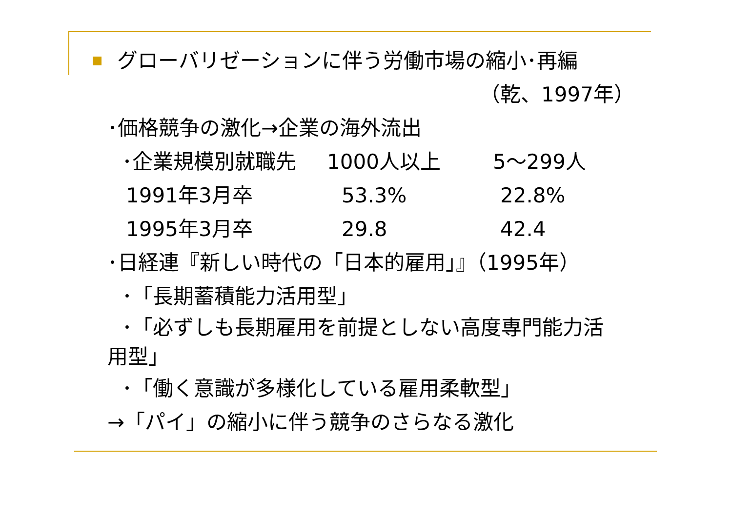グローバリゼーションに伴う労働市場の縮小･再編
（乾、1997年）
･価格競争の激化→企業の海外流出
| ･企業規模別就職先 | 1000人以上 | 5～299人 |
| 1991年3月卒 | 53.3% | 22.8% |
| 1995年3月卒 | 29.8 | 42.4 |
･日経連『新しい時代の「日本的雇用」』（1995年）
･「長期蓄積能力活用型」
･「必ずしも長期雇用を前提としない高度専門能力活
用型」
･「働く意識が多様化している雇用柔軟型」
→「パイ」の縮小に伴う競争のさらなる激化